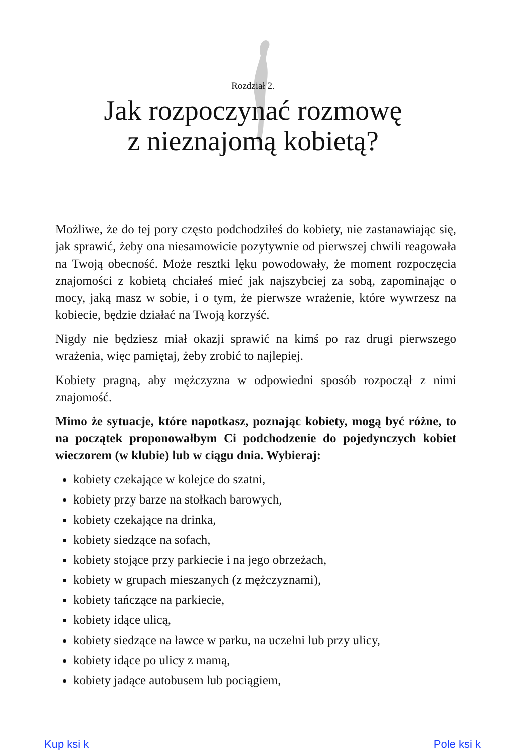Rozdział 2.
Jak rozpoczynać rozmowę
z nieznajomą kobietą?
Możliwe, że do tej pory często podchodziłeś do kobiety, nie zastanawiając się, jak sprawić, żeby ona niesamowicie pozytywnie od pierwszej chwili reagowała na Twoją obecność. Może resztki lęku powodowały, że moment rozpoczęcia znajomości z kobietą chciałeś mieć jak najszybciej za sobą, zapominając o mocy, jaką masz w sobie, i o tym, że pierwsze wrażenie, które wywrzesz na kobiecie, będzie działać na Twoją korzyść.
Nigdy nie będziesz miał okazji sprawić na kimś po raz drugi pierwszego wrażenia, więc pamiętaj, żeby zrobić to najlepiej.
Kobiety pragną, aby mężczyzna w odpowiedni sposób rozpoczął z nimi znajomość.
Mimo że sytuacje, które napotkasz, poznając kobiety, mogą być różne, to na początek proponowałbym Ci podchodzenie do pojedynczych kobiet wieczorem (w klubie) lub w ciągu dnia. Wybieraj:
kobiety czekające w kolejce do szatni,
kobiety przy barze na stołkach barowych,
kobiety czekające na drinka,
kobiety siedzące na sofach,
kobiety stojące przy parkiecie i na jego obrzeżach,
kobiety w grupach mieszanych (z mężczyznami),
kobiety tańczące na parkiecie,
kobiety idące ulicą,
kobiety siedzące na ławce w parku, na uczelni lub przy ulicy,
kobiety idące po ulicy z mamą,
kobiety jadące autobusem lub pociągiem,
Kup ksi k Pole ksi k